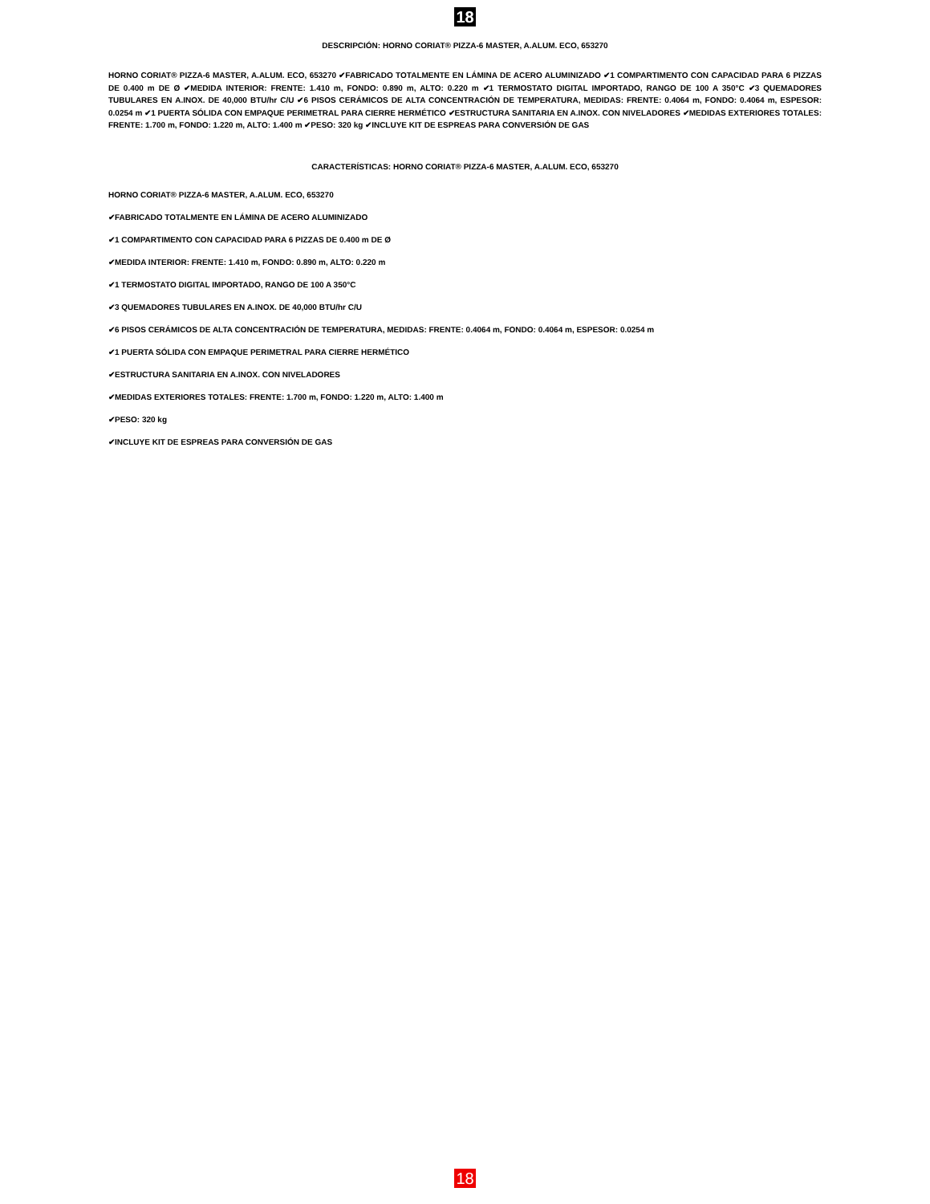18
DESCRIPCIÓN: HORNO CORIAT® PIZZA-6 MASTER, A.ALUM. ECO, 653270
HORNO CORIAT® PIZZA-6 MASTER, A.ALUM. ECO, 653270 ✔FABRICADO TOTALMENTE EN LÁMINA DE ACERO ALUMINIZADO ✔1 COMPARTIMENTO CON CAPACIDAD PARA 6 PIZZAS DE 0.400 m DE Ø ✔MEDIDA INTERIOR: FRENTE: 1.410 m, FONDO: 0.890 m, ALTO: 0.220 m ✔1 TERMOSTATO DIGITAL IMPORTADO, RANGO DE 100 A 350°C ✔3 QUEMADORES TUBULARES EN A.INOX. DE 40,000 BTU/hr C/U ✔6 PISOS CERÁMICOS DE ALTA CONCENTRACIÓN DE TEMPERATURA, MEDIDAS: FRENTE: 0.4064 m, FONDO: 0.4064 m, ESPESOR: 0.0254 m ✔1 PUERTA SÓLIDA CON EMPAQUE PERIMETRAL PARA CIERRE HERMÉTICO ✔ESTRUCTURA SANITARIA EN A.INOX. CON NIVELADORES ✔MEDIDAS EXTERIORES TOTALES: FRENTE: 1.700 m, FONDO: 1.220 m, ALTO: 1.400 m ✔PESO: 320 kg ✔INCLUYE KIT DE ESPREAS PARA CONVERSIÓN DE GAS
CARACTERÍSTICAS: HORNO CORIAT® PIZZA-6 MASTER, A.ALUM. ECO, 653270
HORNO CORIAT® PIZZA-6 MASTER, A.ALUM. ECO, 653270
✔FABRICADO TOTALMENTE EN LÁMINA DE ACERO ALUMINIZADO
✔1 COMPARTIMENTO CON CAPACIDAD PARA 6 PIZZAS DE 0.400 m DE Ø
✔MEDIDA INTERIOR: FRENTE: 1.410 m, FONDO: 0.890 m, ALTO: 0.220 m
✔1 TERMOSTATO DIGITAL IMPORTADO, RANGO DE 100 A 350°C
✔3 QUEMADORES TUBULARES EN A.INOX. DE 40,000 BTU/hr C/U
✔6 PISOS CERÁMICOS DE ALTA CONCENTRACIÓN DE TEMPERATURA, MEDIDAS: FRENTE: 0.4064 m, FONDO: 0.4064 m, ESPESOR: 0.0254 m
✔1 PUERTA SÓLIDA CON EMPAQUE PERIMETRAL PARA CIERRE HERMÉTICO
✔ESTRUCTURA SANITARIA EN A.INOX. CON NIVELADORES
✔MEDIDAS EXTERIORES TOTALES: FRENTE: 1.700 m, FONDO: 1.220 m, ALTO: 1.400 m
✔PESO: 320 kg
✔INCLUYE KIT DE ESPREAS PARA CONVERSIÓN DE GAS
18